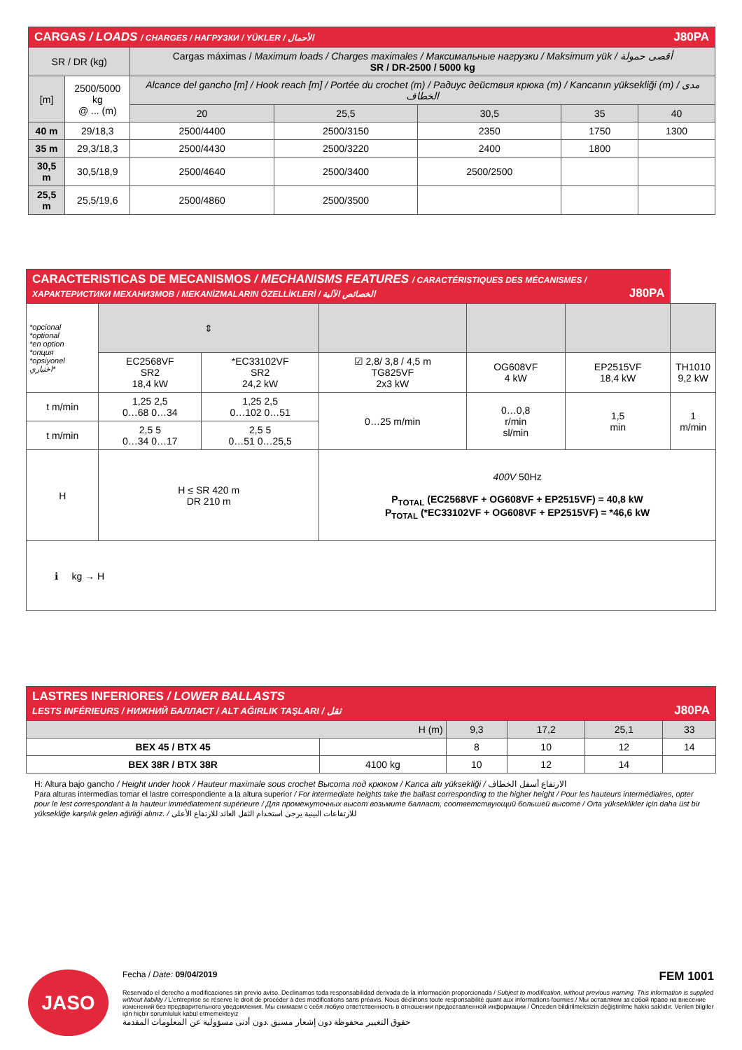| CARGAS / LOADS / CHARGES / НАГРУЗКИ / YÜKLER / الأحمال J80PA | | | | | | |
| SR / DR (kg) | | Cargas máximas / Maximum loads / Charges maximales / Максимальные нагрузки / Maksimum yük / أقصى حمولة SR / DR-2500 / 5000 kg | | | | |
| [m] | 2500/5000 kg @ ... (m) | Alcance del gancho [m] / Hook reach [m] / Portée du crochet (m) / Радиус действия крюка (m) / Kancanın yüksekliği (m) / مدى الخطاف | | | | |
| | | 20 | 25,5 | 30,5 | 35 | 40 |
| 40 m | 29/18,3 | 2500/4400 | 2500/3150 | 2350 | 1750 | 1300 |
| 35 m | 29,3/18,3 | 2500/4430 | 2500/3220 | 2400 | 1800 | |
| 30,5 m | 30,5/18,9 | 2500/4640 | 2500/3400 | 2500/2500 | | |
| 25,5 m | 25,5/19,6 | 2500/4860 | 2500/3500 | | | |
| CARACTERISTICAS DE MECANISMOS / MECHANISMS FEATURES / CARACTÉRISTIQUES DES MÉCANISMES / ХАРАКТЕРИСТИКИ МЕХАНИЗМОВ / MEKANİZMALARIN ÖZELLİKLERİ / الخصائص الآلية J80PA | | | | | | |
| *opcional *optional *en option *опция *opsiyonel اختياري* | ⇕ | | | | | |
| | EC2568VF SR2 18,4 kW | *EC33102VF SR2 24,2 kW | ☑ 2,8/ 3,8 / 4,5 m TG825VF 2x3 kW | OG608VF 4 kW | EP2515VF 18,4 kW | TH1010 9,2 kW |
| t m/min | 1,25 2,5 0…68 0…34 | 1,25 2,5 0…102 0…51 | 0…25 m/min | 0…0,8 r/min sl/min | 1,5 min | 1 m/min |
| t m/min | 2,5 5 0…34 0…17 | 2,5 5 0…51 0…25,5 | | | | |
| H | H ≤ SR 420 m DR 210 m | | 400V 50Hz P<sub>TOTAL</sub> (EC2568VF + OG608VF + EP2515VF) = 40,8 kW P<sub>TOTAL</sub> (*EC33102VF + OG608VF + EP2515VF) = *46,6 kW | | | |
| ℹ kg → H | | | | | | |
| LASTRES INFERIORES / LOWER BALLASTS LESTS INFÉRIEURS / НИЖНИЙ БАЛЛАСТ / ALT AĞIRLIK TAŞLARI / ثقل J80PA | | | | | |
| H (m) | | 9,3 | 17,2 | 25,1 | 33 |
| BEX 45 / BTX 45 | | 8 | 10 | 12 | 14 |
| BEX 38R / BTX 38R | 4100 kg | 10 | 12 | 14 | |
H: Altura bajo gancho / Height under hook / Hauteur maximale sous crochet Высота под крюком / Kanca altı yüksekliği / الارتفاع أسفل الخطاف
Para alturas intermedias tomar el lastre correspondiente a la altura superior / For intermediate heights take the ballast corresponding to the higher height / Pour les hauteurs intermédiaires, opter pour le lest correspondant à la hauteur immédiatement supérieure / Для промежуточных высот возьмите балласт, соответствующий большей высоте / Orta yükseklikler için daha üst bir yüksekliğe karşılık gelen ağirliği alınız. / للارتفاعات البينية يرجى استخدام الثقل العائد للارتفاع الأعلى
JASO
Fecha / Date: 09/04/2019 FEM 1001
Reservado el derecho a modificaciones sin previo aviso. Declinamos toda responsabilidad derivada de la información proporcionada / Subject to modification, without previous warning. This information is supplied without liability / L'entreprise se réserve le droit de procéder à des modifications sans préavis. Nous déclinons toute responsabilité quant aux informations fournies / Мы оставляем за собой право на внесение изменений без предварительного уведомления. Мы снимаем с себя любую ответственность в отношении предоставленной информации / Önceden bildirilmeksizin değiştirilme hakkı saklıdır. Verilen bilgiler için hiçbir sorumluluk kabul etmemekteyiz
حقوق التغيير محفوظة دون إشعار مسبق .دون أدنى مسؤولية عن المعلومات المقدمة